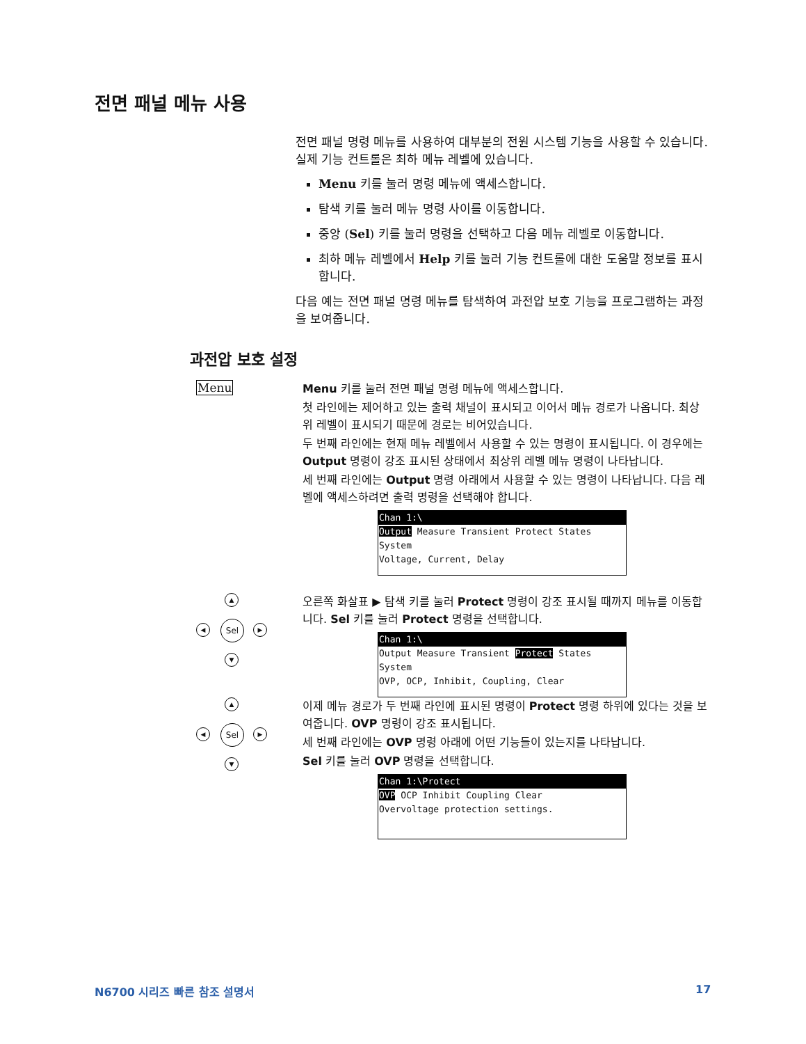전면 패널 메뉴 사용
전면 패널 명령 메뉴를 사용하여 대부분의 전원 시스템 기능을 사용할 수 있습니다. 실제 기능 컨트롤은 최하 메뉴 레벨에 있습니다.
Menu 키를 눌러 명령 메뉴에 액세스합니다.
탐색 키를 눌러 메뉴 명령 사이를 이동합니다.
중앙 (Sel) 키를 눌러 명령을 선택하고 다음 메뉴 레벨로 이동합니다.
최하 메뉴 레벨에서 Help 키를 눌러 기능 컨트롤에 대한 도움말 정보를 표시합니다.
다음 예는 전면 패널 명령 메뉴를 탐색하여 과전압 보호 기능을 프로그램하는 과정을 보여줍니다.
과전압 보호 설정
Menu
Menu 키를 눌러 전면 패널 명령 메뉴에 액세스합니다.
첫 라인에는 제어하고 있는 출력 채널이 표시되고 이어서 메뉴 경로가 나옵니다. 최상위 레벨이 표시되기 때문에 경로는 비어있습니다.
두 번째 라인에는 현재 메뉴 레벨에서 사용할 수 있는 명령이 표시됩니다. 이 경우에는 Output 명령이 강조 표시된 상태에서 최상위 레벨 메뉴 명령이 나타납니다.
세 번째 라인에는 Output 명령 아래에서 사용할 수 있는 명령이 나타납니다. 다음 레벨에 액세스하려면 출력 명령을 선택해야 합니다.
Chan 1:\
Output Measure Transient Protect States System
Voltage, Current, Delay
▲
◀ Sel ▶
▼
오른쪽 화살표 ▶ 탐색 키를 눌러 Protect 명령이 강조 표시될 때까지 메뉴를 이동합니다. Sel 키를 눌러 Protect 명령을 선택합니다.
Chan 1:\
Output Measure Transient Protect States System
OVP, OCP, Inhibit, Coupling, Clear
▲
◀ Sel ▶
▼
이제 메뉴 경로가 두 번째 라인에 표시된 명령이 Protect 명령 하위에 있다는 것을 보여줍니다. OVP 명령이 강조 표시됩니다.
세 번째 라인에는 OVP 명령 아래에 어떤 기능들이 있는지를 나타납니다.
Sel 키를 눌러 OVP 명령을 선택합니다.
Chan 1:\Protect
OVP OCP Inhibit Coupling Clear
Overvoltage protection settings.
N6700 시리즈 빠른 참조 설명서 17